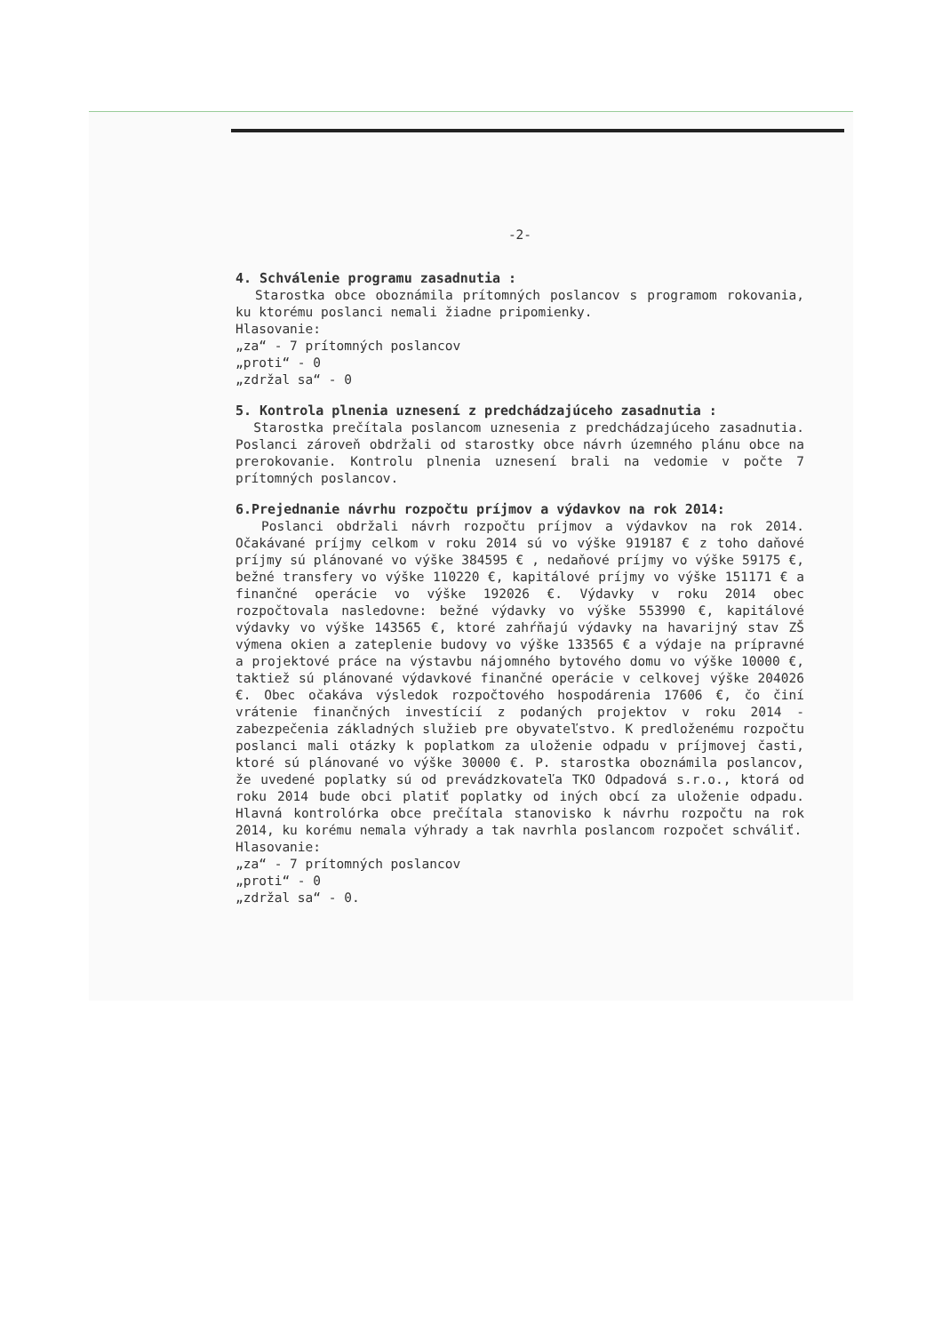-2-
4. Schválenie programu zasadnutia :
Starostka obce oboznámila prítomných poslancov s programom rokovania, ku ktorému poslanci nemali žiadne pripomienky.
Hlasovanie:
„za“ - 7 prítomných poslancov
„proti“ - 0
„zdržal sa“ - 0
5. Kontrola plnenia uznesení z predchádzajúceho zasadnutia :
Starostka prečítala poslancom uznesenia z predchádzajúceho zasadnutia. Poslanci zároveň obdržali od starostky obce návrh územného plánu obce na prerokovanie. Kontrolu plnenia uznesení brali na vedomie v počte 7 prítomných poslancov.
6.Prejednanie návrhu rozpočtu príjmov a výdavkov na rok 2014:
Poslanci obdržali návrh rozpočtu príjmov a výdavkov na rok 2014. Očakávané príjmy celkom v roku 2014 sú vo výške 919187 € z toho daňové príjmy sú plánované vo výške 384595 € , nedaňové príjmy vo výške 59175 €, bežné transfery vo výške 110220 €, kapitálové príjmy vo výške 151171 € a finančné operácie vo výške 192026 €. Výdavky v roku 2014 obec rozpočtovala nasledovne: bežné výdavky vo výške 553990 €, kapitálové výdavky vo výške 143565 €, ktoré zahŕňajú výdavky na havarijný stav ZŠ výmena okien a zateplenie budovy vo výške 133565 € a výdaje na prípravné a projektové práce na výstavbu nájomného bytového domu vo výške 10000 €, taktiež sú plánované výdavkové finančné operácie v celkovej výške 204026 €. Obec očakáva výsledok rozpočtového hospodárenia 17606 €, čo činí vrátenie finančných investícií z podaných projektov v roku 2014 - zabezpečenia základných služieb pre obyvateľstvo. K predloženému rozpočtu poslanci mali otázky k poplatkom za uloženie odpadu v príjmovej časti, ktoré sú plánované vo výške 30000 €. P. starostka oboznámila poslancov, že uvedené poplatky sú od prevádzkovateľa TKO Odpadová s.r.o., ktorá od roku 2014 bude obci platiť poplatky od iných obcí za uloženie odpadu. Hlavná kontrolórka obce prečítala stanovisko k návrhu rozpočtu na rok 2014, ku korému nemala výhrady a tak navrhla poslancom rozpočet schváliť.
Hlasovanie:
„za“ - 7 prítomných poslancov
„proti“ - 0
„zdržal sa“ - 0.